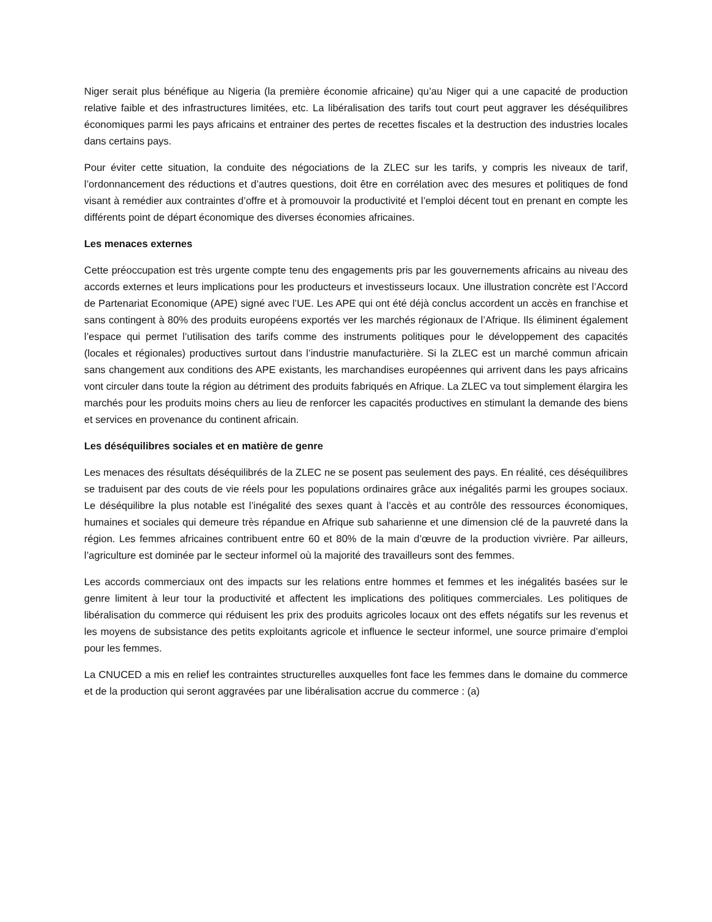Niger serait plus bénéfique au Nigeria (la première économie africaine) qu’au Niger qui a une capacité de production relative faible et des infrastructures limitées, etc. La libéralisation des tarifs tout court peut aggraver les déséquilibres économiques parmi les pays africains et entrainer des pertes de recettes fiscales et la destruction des industries locales dans certains pays.
Pour éviter cette situation, la conduite des négociations de la ZLEC sur les tarifs, y compris les niveaux de tarif, l’ordonnancement des réductions et d’autres questions, doit être en corrélation avec des mesures et politiques de fond visant à remédier aux contraintes d’offre et à promouvoir la productivité et l’emploi décent tout en prenant en compte les différents point de départ économique des diverses économies africaines.
Les menaces externes
Cette préoccupation est très urgente compte tenu des engagements pris par les gouvernements africains au niveau des accords externes et leurs implications pour les producteurs et investisseurs locaux. Une illustration concrète est l’Accord de Partenariat Economique (APE) signé avec l’UE. Les APE qui ont été déjà conclus accordent un accès en franchise et sans contingent à 80% des produits européens exportés ver les marchés régionaux de l’Afrique. Ils éliminent également l’espace qui permet l’utilisation des tarifs comme des instruments politiques pour le développement des capacités (locales et régionales) productives surtout dans l’industrie manufacturière. Si la ZLEC est un marché commun africain sans changement aux conditions des APE existants, les marchandises européennes qui arrivent dans les pays africains vont circuler dans toute la région au détriment des produits fabriqués en Afrique. La ZLEC va tout simplement élargira les marchés pour les produits moins chers au lieu de renforcer les capacités productives en stimulant la demande des biens et services en provenance du continent africain.
Les déséquilibres sociales et en matière de genre
Les menaces des résultats déséquilibrés de la ZLEC ne se posent pas seulement des pays. En réalité, ces déséquilibres se traduisent par des couts de vie réels pour les populations ordinaires grâce aux inégalités parmi les groupes sociaux. Le déséquilibre la plus notable est l’inégalité des sexes quant à l’accès et au contrôle des ressources économiques, humaines et sociales qui demeure très répandue en Afrique sub saharienne et une dimension clé de la pauvreté dans la région. Les femmes africaines contribuent entre 60 et 80% de la main d’œuvre de la production vivrière. Par ailleurs, l’agriculture est dominée par le secteur informel où la majorité des travailleurs sont des femmes.
Les accords commerciaux ont des impacts sur les relations entre hommes et femmes et les inégalités basées sur le genre limitent à leur tour la productivité et affectent les implications des politiques commerciales. Les politiques de libéralisation du commerce qui réduisent les prix des produits agricoles locaux ont des effets négatifs sur les revenus et les moyens de subsistance des petits exploitants agricole et influence le secteur informel, une source primaire d’emploi pour les femmes.
La CNUCED a mis en relief les contraintes structurelles auxquelles font face les femmes dans le domaine du commerce et de la production qui seront aggravées par une libéralisation accrue du commerce : (a)